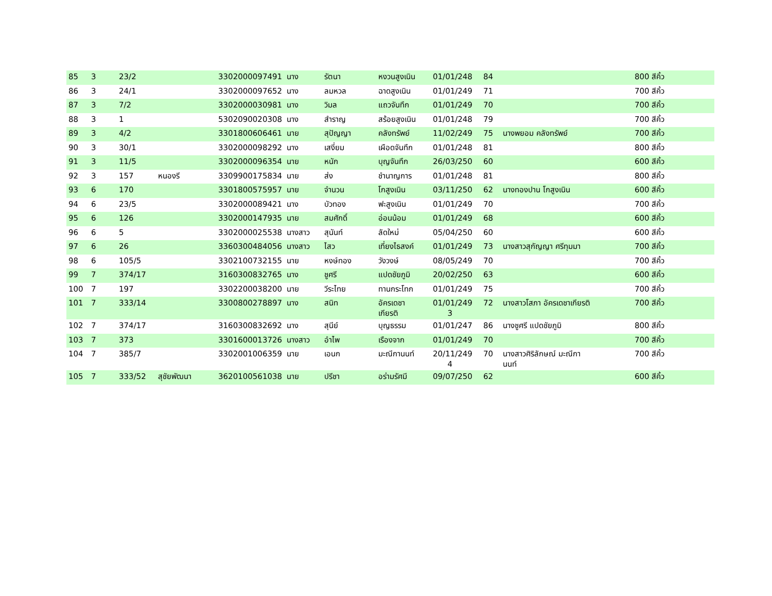| 85 | 3 | 23/2 | | 3302000097491 | นาง | รัตนา | หงวนสูงเนิน | 01/01/248 | 84 | | 800 สีคิ้ว |
| 86 | 3 | 24/1 | | 3302000097652 | นาง | ลมหวล | ฉาดสูงเนิน | 01/01/249 | 71 | | 700 สีคิ้ว |
| 87 | 3 | 7/2 | | 3302000030981 | นาง | วิมล | แถวจันทึก | 01/01/249 | 70 | | 700 สีคิ้ว |
| 88 | 3 | 1 | | 5302090020308 | นาง | สำราญ | สร้อยสูงเนิน | 01/01/248 | 79 | | 700 สีคิ้ว |
| 89 | 3 | 4/2 | | 3301800606461 | นาย | สุปัญญา | คลังทรัพย์ | 11/02/249 | 75 | นางพยอม คลังทรัพย์ | 700 สีคิ้ว |
| 90 | 3 | 30/1 | | 3302000098292 | นาง | เสงี่ยม | เผือดจันทึก | 01/01/248 | 81 | | 800 สีคิ้ว |
| 91 | 3 | 11/5 | | 3302000096354 | นาย | หนัก | บุญจันทึก | 26/03/250 | 60 | | 600 สีคิ้ว |
| 92 | 3 | 157 | หนองรี | 3309900175834 | นาย | ส่ง | ชำนาญการ | 01/01/248 | 81 | | 800 สีคิ้ว |
| 93 | 6 | 170 | | 3301800575957 | นาย | จำนวน | โกสูงเนิน | 03/11/250 | 62 | นางทองปาน โกสูงเนิน | 600 สีคิ้ว |
| 94 | 6 | 23/5 | | 3302000089421 | นาง | บัวทอง | ฟะสูงเนิน | 01/01/249 | 70 | | 700 สีคิ้ว |
| 95 | 6 | 126 | | 3302000147935 | นาย | สมศักดิ์ | อ่อนน้อม | 01/01/249 | 68 | | 600 สีคิ้ว |
| 96 | 6 | 5 | | 3302000025538 | นางสาว | สุนันท์ | ลัดใหม่ | 05/04/250 | 60 | | 600 สีคิ้ว |
| 97 | 6 | 26 | | 3360300484056 | นางสาว | ไสว | เที่ยงไธสงค์ | 01/01/249 | 73 | นางสาวสุกัญญา ศรีทุมมา | 700 สีคิ้ว |
| 98 | 6 | 105/5 | | 3302100732155 | นาย | หงษ์ทอง | วังวงษ์ | 08/05/249 | 70 | | 700 สีคิ้ว |
| 99 | 7 | 374/17 | | 3160300832765 | นาง | ชูศรี | แปดชัยภูมิ | 20/02/250 | 63 | | 600 สีคิ้ว |
| 100 | 7 | 197 | | 3302200038200 | นาย | วีระไทย | ทานกระโทก | 01/01/249 | 75 | | 700 สีคิ้ว |
| 101 | 7 | 333/14 | | 3300800278897 | นาง | สนิท | อัครเดชา เกียรติ | 01/01/249 3 | 72 | นางสาวโสภา อัครเดชาเกียรติ | 700 สีคิ้ว |
| 102 | 7 | 374/17 | | 3160300832692 | นาง | สุนีย์ | บุญธรรม | 01/01/247 | 86 | นางชูศรี แปดชัยภูมิ | 800 สีคิ้ว |
| 103 | 7 | 373 | | 3301600013726 | นางสาว | อำไพ | เรืองจาก | 01/01/249 | 70 | | 700 สีคิ้ว |
| 104 | 7 | 385/7 | | 3302001006359 | นาย | เอนก | มะณีกานนท์ | 20/11/249 4 | 70 | นางสาวศิริลักษณ์ มะณีกา นนท์ | 700 สีคิ้ว |
| 105 | 7 | 333/52 | สุชัยพัฒนา | 3620100561038 | นาย | ปรีชา | อร่ามรัศมี | 09/07/250 | 62 | | 600 สีคิ้ว |